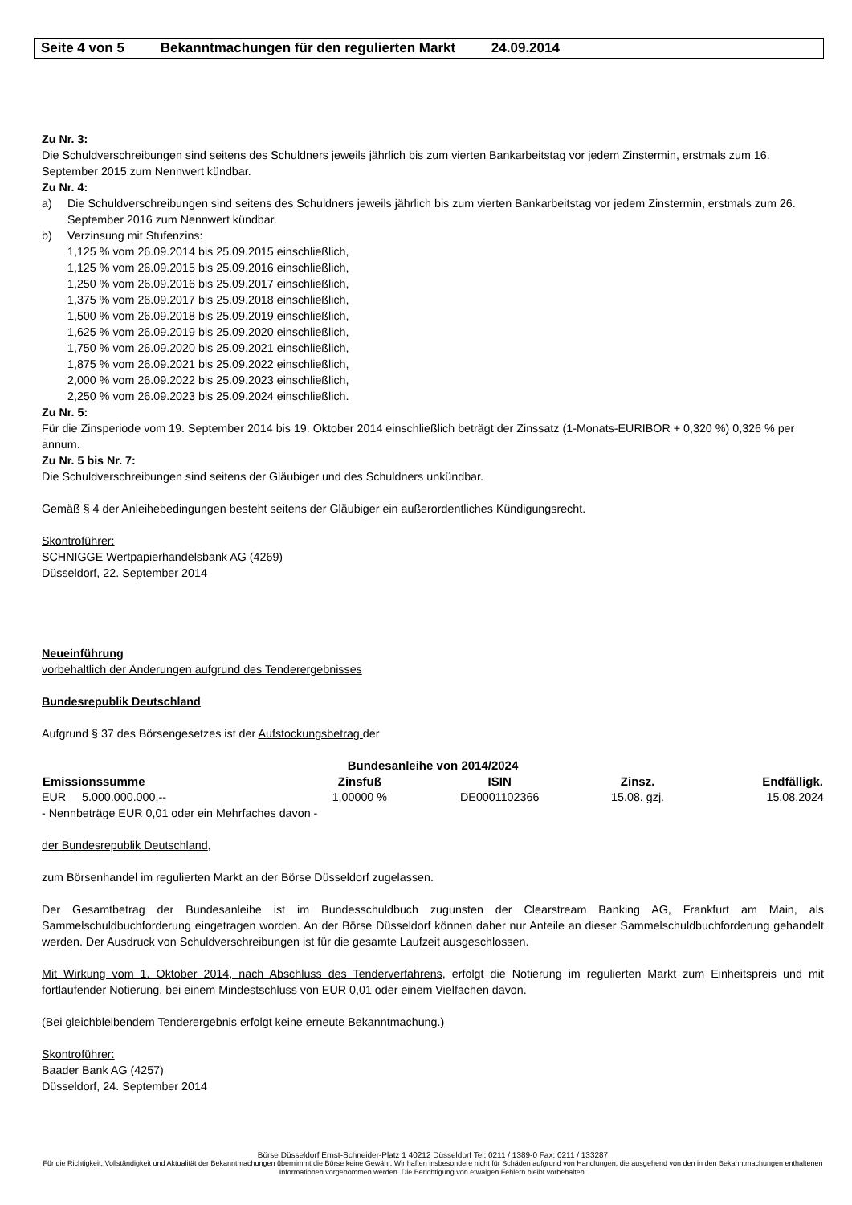Seite 4 von 5 Bekanntmachungen für den regulierten Markt 24.09.2014
Zu Nr. 3:
Die Schuldverschreibungen sind seitens des Schuldners jeweils jährlich bis zum vierten Bankarbeitstag vor jedem Zinstermin, erstmals zum 16. September 2015 zum Nennwert kündbar.
Zu Nr. 4:
a) Die Schuldverschreibungen sind seitens des Schuldners jeweils jährlich bis zum vierten Bankarbeitstag vor jedem Zinstermin, erstmals zum 26. September 2016 zum Nennwert kündbar.
b) Verzinsung mit Stufenzins:
1,125 % vom 26.09.2014 bis 25.09.2015 einschließlich,
1,125 % vom 26.09.2015 bis 25.09.2016 einschließlich,
1,250 % vom 26.09.2016 bis 25.09.2017 einschließlich,
1,375 % vom 26.09.2017 bis 25.09.2018 einschließlich,
1,500 % vom 26.09.2018 bis 25.09.2019 einschließlich,
1,625 % vom 26.09.2019 bis 25.09.2020 einschließlich,
1,750 % vom 26.09.2020 bis 25.09.2021 einschließlich,
1,875 % vom 26.09.2021 bis 25.09.2022 einschließlich,
2,000 % vom 26.09.2022 bis 25.09.2023 einschließlich,
2,250 % vom 26.09.2023 bis 25.09.2024 einschließlich.
Zu Nr. 5:
Für die Zinsperiode vom 19. September 2014 bis 19. Oktober 2014 einschließlich beträgt der Zinssatz (1-Monats-EURIBOR + 0,320 %) 0,326 % per annum.
Zu Nr. 5 bis Nr. 7:
Die Schuldverschreibungen sind seitens der Gläubiger und des Schuldners unkündbar.
Gemäß § 4 der Anleihebedingungen besteht seitens der Gläubiger ein außerordentliches Kündigungsrecht.
Skontroführer:
SCHNIGGE Wertpapierhandelsbank AG (4269)
Düsseldorf, 22. September 2014
Neueinführung
vorbehaltlich der Änderungen aufgrund des Tenderergebnisses
Bundesrepublik Deutschland
Aufgrund § 37 des Börsengesetzes ist der Aufstockungsbetrag der
| Bundesanleihe von 2014/2024 | | | | |
| Emissionssumme | Zinsfuß | ISIN | Zinsz. | Endfälligk. |
| EUR 5.000.000.000,-- | 1,00000 % | DE0001102366 | 15.08. gzj. | 15.08.2024 |
- Nennbeträge EUR 0,01 oder ein Mehrfaches davon -
der Bundesrepublik Deutschland,
zum Börsenhandel im regulierten Markt an der Börse Düsseldorf zugelassen.
Der Gesamtbetrag der Bundesanleihe ist im Bundesschuldbuch zugunsten der Clearstream Banking AG, Frankfurt am Main, als Sammelschuldbuchforderung eingetragen worden. An der Börse Düsseldorf können daher nur Anteile an dieser Sammelschuldbuchforderung gehandelt werden. Der Ausdruck von Schuldverschreibungen ist für die gesamte Laufzeit ausgeschlossen.
Mit Wirkung vom 1. Oktober 2014, nach Abschluss des Tenderverfahrens, erfolgt die Notierung im regulierten Markt zum Einheitspreis und mit fortlaufender Notierung, bei einem Mindestschluss von EUR 0,01 oder einem Vielfachen davon.
(Bei gleichbleibendem Tenderergebnis erfolgt keine erneute Bekanntmachung.)
Skontroführer:
Baader Bank AG (4257)
Düsseldorf, 24. September 2014
Börse Düsseldorf Ernst-Schneider-Platz 1 40212 Düsseldorf Tel: 0211 / 1389-0 Fax: 0211 / 133287
Für die Richtigkeit, Vollständigkeit und Aktualität der Bekanntmachungen übernimmt die Börse keine Gewähr. Wir haften insbesondere nicht für Schäden aufgrund von Handlungen, die ausgehend von den in den Bekanntmachungen enthaltenen Informationen vorgenommen werden. Die Berichtigung von etwaigen Fehlern bleibt vorbehalten.